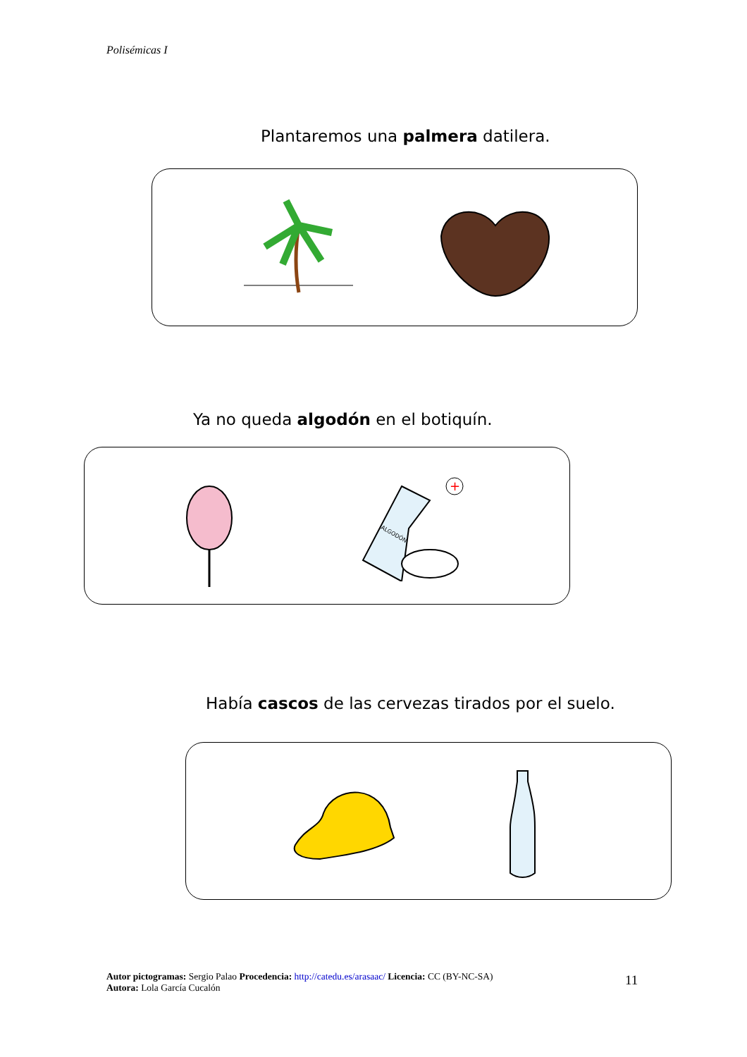Polisémicas I
Plantaremos una palmera datilera.
Ya no queda algodón en el botiquín.
+
ALGODÓN
Había cascos de las cervezas tirados por el suelo.
Autor pictogramas: Sergio Palao Procedencia: http://catedu.es/arasaac/ Licencia: CC (BY-NC-SA)
Autora: Lola García Cucalón
11